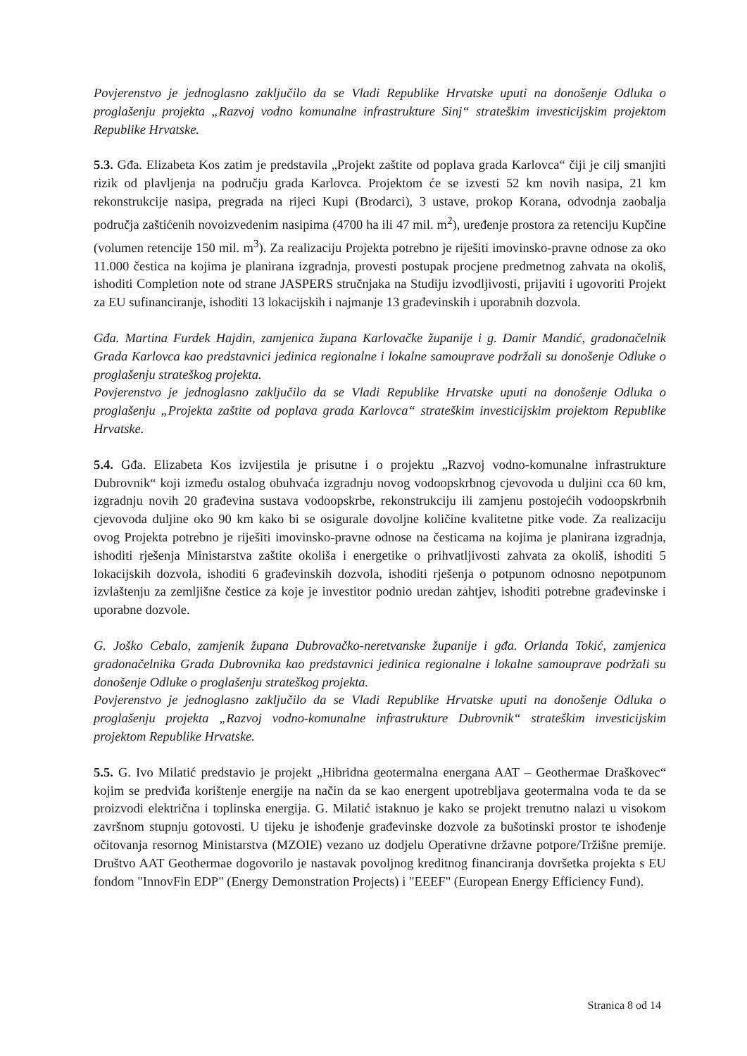Povjerenstvo je jednoglasno zaključilo da se Vladi Republike Hrvatske uputi na donošenje Odluka o proglašenju projekta „Razvoj vodno komunalne infrastrukture Sinj“ strateškim investicijskim projektom Republike Hrvatske.
5.3. Gđa. Elizabeta Kos zatim je predstavila „Projekt zaštite od poplava grada Karlovca“ čiji je cilj smanjiti rizik od plavljenja na području grada Karlovca. Projektom će se izvesti 52 km novih nasipa, 21 km rekonstrukcije nasipa, pregrada na rijeci Kupi (Brodarci), 3 ustave, prokop Korana, odvodnja zaobalja područja zaštićenih novoizvedenim nasipima (4700 ha ili 47 mil. m<sup>2</sup>), uređenje prostora za retenciju Kupčine (volumen retencije 150 mil. m<sup>3</sup>). Za realizaciju Projekta potrebno je riješiti imovinsko-pravne odnose za oko 11.000 čestica na kojima je planirana izgradnja, provesti postupak procjene predmetnog zahvata na okoliš, ishoditi Completion note od strane JASPERS stručnjaka na Studiju izvodljivosti, prijaviti i ugovoriti Projekt za EU sufinanciranje, ishoditi 13 lokacijskih i najmanje 13 građevinskih i uporabnih dozvola.
Gđa. Martina Furdek Hajdin, zamjenica župana Karlovačke županije i g. Damir Mandić, gradonačelnik Grada Karlovca kao predstavnici jedinica regionalne i lokalne samouprave podržali su donošenje Odluke o proglašenju strateškog projekta.
Povjerenstvo je jednoglasno zaključilo da se Vladi Republike Hrvatske uputi na donošenje Odluka o proglašenju „Projekta zaštite od poplava grada Karlovca“ strateškim investicijskim projektom Republike Hrvatske.
5.4. Gđa. Elizabeta Kos izvijestila je prisutne i o projektu „Razvoj vodno-komunalne infrastrukture Dubrovnik“ koji između ostalog obuhvaća izgradnju novog vodoopskrbnog cjevovoda u duljini cca 60 km, izgradnju novih 20 građevina sustava vodoopskrbe, rekonstrukciju ili zamjenu postojećih vodoopskrbnih cjevovoda duljine oko 90 km kako bi se osigurale dovoljne količine kvalitetne pitke vode. Za realizaciju ovog Projekta potrebno je riješiti imovinsko-pravne odnose na česticama na kojima je planirana izgradnja, ishoditi rješenja Ministarstva zaštite okoliša i energetike o prihvatljivosti zahvata za okoliš, ishoditi 5 lokacijskih dozvola, ishoditi 6 građevinskih dozvola, ishoditi rješenja o potpunom odnosno nepotpunom izvlaštenju za zemljišne čestice za koje je investitor podnio uredan zahtjev, ishoditi potrebne građevinske i uporabne dozvole.
G. Joško Cebalo, zamjenik župana Dubrovačko-neretvanske županije i gđa. Orlanda Tokić, zamjenica gradonačelnika Grada Dubrovnika kao predstavnici jedinica regionalne i lokalne samouprave podržali su donošenje Odluke o proglašenju strateškog projekta.
Povjerenstvo je jednoglasno zaključilo da se Vladi Republike Hrvatske uputi na donošenje Odluka o proglašenju projekta „Razvoj vodno-komunalne infrastrukture Dubrovnik“ strateškim investicijskim projektom Republike Hrvatske.
5.5. G. Ivo Milatić predstavio je projekt „Hibridna geotermalna energana AAT – Geothermae Draškovec“ kojim se predviđa korištenje energije na način da se kao energent upotrebljava geotermalna voda te da se proizvodi električna i toplinska energija. G. Milatić istaknuo je kako se projekt trenutno nalazi u visokom završnom stupnju gotovosti. U tijeku je ishođenje građevinske dozvole za bušotinski prostor te ishođenje očitovanja resornog Ministarstva (MZOIE) vezano uz dodjelu Operativne državne potpore/Tržišne premije. Društvo AAT Geothermae dogovorilo je nastavak povoljnog kreditnog financiranja dovršetka projekta s EU fondom "InnovFin EDP" (Energy Demonstration Projects) i "EEEF" (European Energy Efficiency Fund).
Stranica 8 od 14